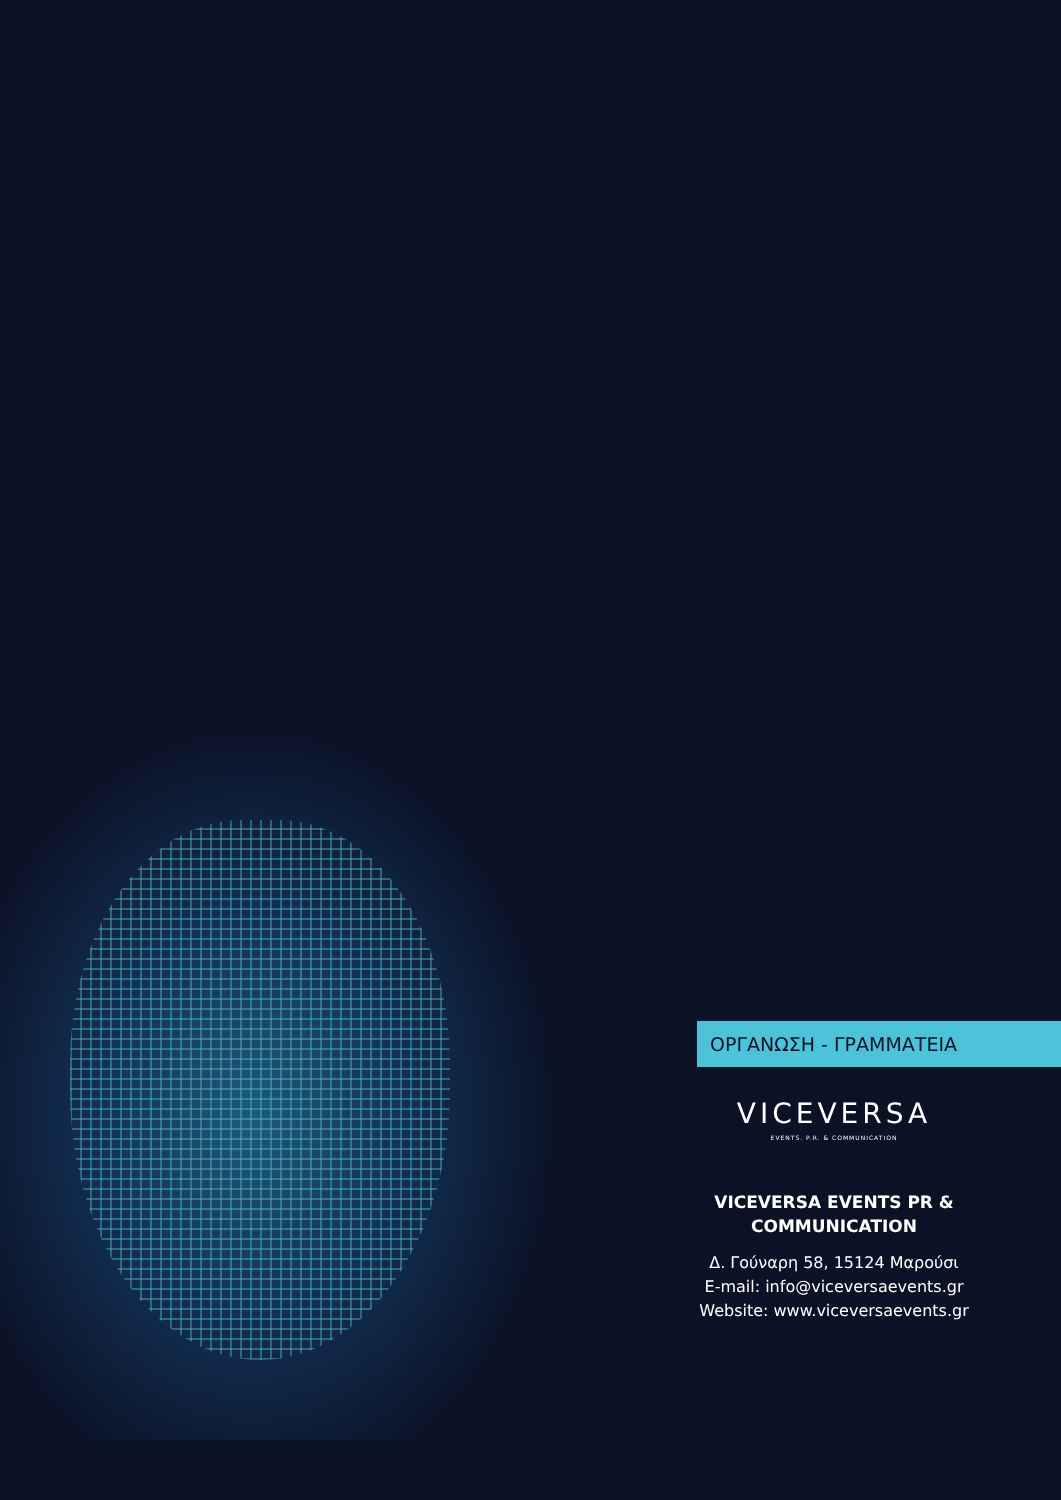ΟΡΓΑΝΩΣΗ - ΓΡΑΜΜΑΤΕΙΑ
VICEVERSA
EVENTS. P.R. & COMMUNICATION
VICEVERSA EVENTS PR & COMMUNICATION
Δ. Γούναρη 58, 15124 Μαρούσι
E-mail: info@viceversaevents.gr
Website: www.viceversaevents.gr